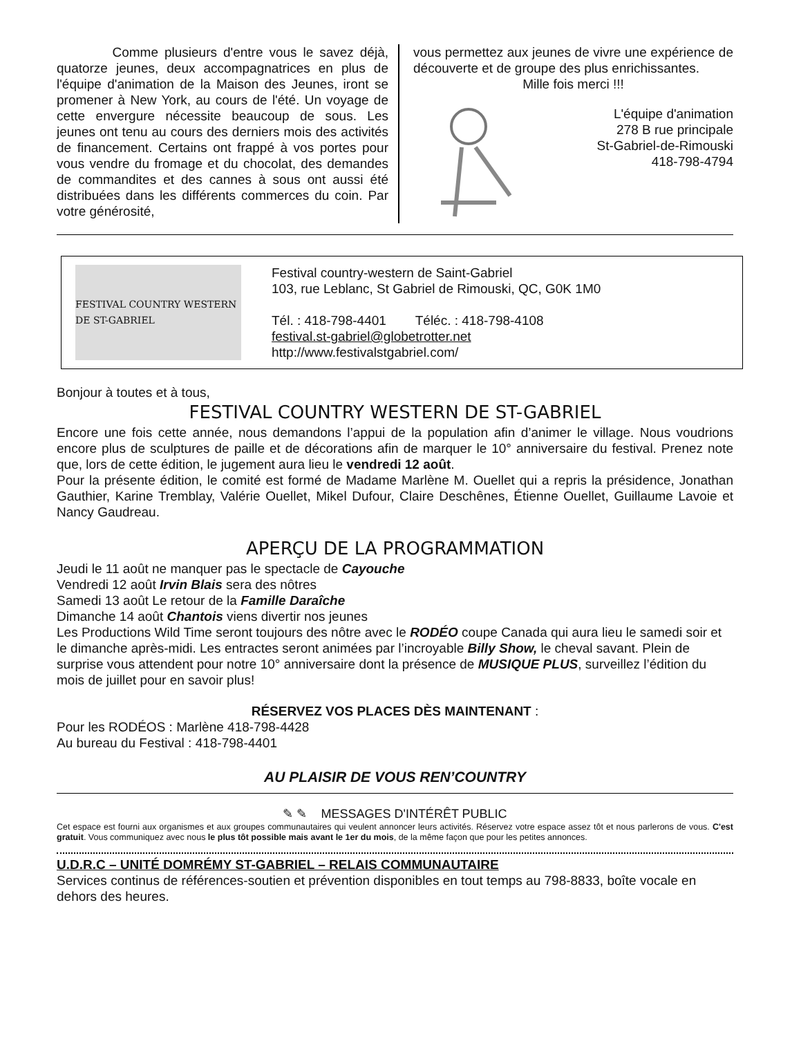Comme plusieurs d'entre vous le savez déjà, quatorze jeunes, deux accompagnatrices en plus de l'équipe d'animation de la Maison des Jeunes, iront se promener à New York, au cours de l'été. Un voyage de cette envergure nécessite beaucoup de sous. Les jeunes ont tenu au cours des derniers mois des activités de financement. Certains ont frappé à vos portes pour vous vendre du fromage et du chocolat, des demandes de commandites et des cannes à sous ont aussi été distribuées dans les différents commerces du coin. Par votre générosité,
vous permettez aux jeunes de vivre une expérience de découverte et de groupe des plus enrichissantes.
Mille fois merci !!!
L'équipe d'animation
278 B rue principale
St-Gabriel-de-Rimouski
418-798-4794
FESTIVAL COUNTRY WESTERN DE ST-GABRIEL
Festival country-western de Saint-Gabriel
103, rue Leblanc, St Gabriel de Rimouski, QC, G0K 1M0
Tél. : 418-798-4401 Téléc. : 418-798-4108
festival.st-gabriel@globetrotter.net
http://www.festivalstgabriel.com/
Bonjour à toutes et à tous,
FESTIVAL COUNTRY WESTERN DE ST-GABRIEL
Encore une fois cette année, nous demandons l’appui de la population afin d’animer le village. Nous voudrions encore plus de sculptures de paille et de décorations afin de marquer le 10° anniversaire du festival. Prenez note que, lors de cette édition, le jugement aura lieu le vendredi 12 août.
Pour la présente édition, le comité est formé de Madame Marlène M. Ouellet qui a repris la présidence, Jonathan Gauthier, Karine Tremblay, Valérie Ouellet, Mikel Dufour, Claire Deschênes, Étienne Ouellet, Guillaume Lavoie et Nancy Gaudreau.
APERÇU DE LA PROGRAMMATION
Jeudi le 11 août ne manquer pas le spectacle de Cayouche
Vendredi 12 août Irvin Blais sera des nôtres
Samedi 13 août Le retour de la Famille Daraîche
Dimanche 14 août Chantois viens divertir nos jeunes
Les Productions Wild Time seront toujours des nôtre avec le RODÉO coupe Canada qui aura lieu le samedi soir et le dimanche après-midi. Les entractes seront animées par l’incroyable Billy Show, le cheval savant. Plein de surprise vous attendent pour notre 10° anniversaire dont la présence de MUSIQUE PLUS, surveillez l’édition du mois de juillet pour en savoir plus!
RÉSERVEZ VOS PLACES DÈS MAINTENANT :
Pour les RODÉOS : Marlène 418-798-4428
Au bureau du Festival : 418-798-4401
AU PLAISIR DE VOUS REN’COUNTRY
✎ ✎ MESSAGES D'INTÉRÊT PUBLIC
Cet espace est fourni aux organismes et aux groupes communautaires qui veulent annoncer leurs activités. Réservez votre espace assez tôt et nous parlerons de vous. C'est gratuit. Vous communiquez avec nous le plus tôt possible mais avant le 1er du mois, de la même façon que pour les petites annonces.
U.D.R.C – UNITÉ DOMRÉMY ST-GABRIEL – RELAIS COMMUNAUTAIRE
Services continus de références-soutien et prévention disponibles en tout temps au 798-8833, boîte vocale en dehors des heures.